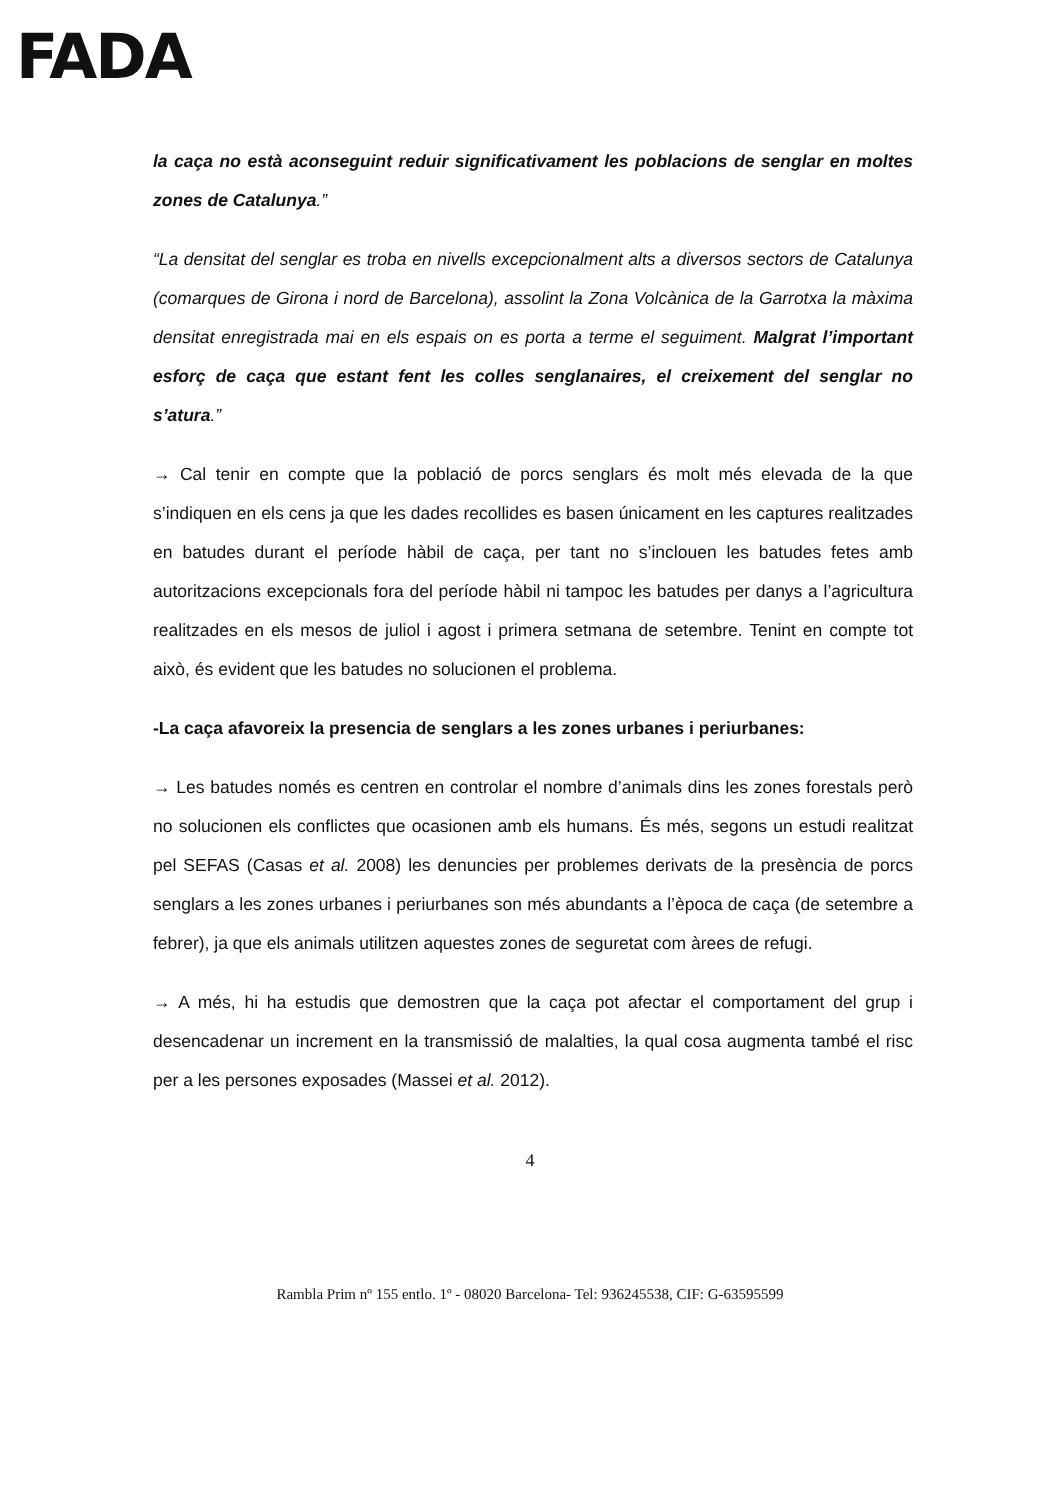FADA
la caça no està aconseguint reduir significativament les poblacions de senglar en moltes zones de Catalunya.”
“La densitat del senglar es troba en nivells excepcionalment alts a diversos sectors de Catalunya (comarques de Girona i nord de Barcelona), assolint la Zona Volcànica de la Garrotxa la màxima densitat enregistrada mai en els espais on es porta a terme el seguiment. Malgrat l’important esforç de caça que estant fent les colles senglanaires, el creixement del senglar no s’atura.”
→ Cal tenir en compte que la població de porcs senglars és molt més elevada de la que s’indiquen en els cens ja que les dades recollides es basen únicament en les captures realitzades en batudes durant el període hàbil de caça, per tant no s’inclouen les batudes fetes amb autoritzacions excepcionals fora del període hàbil ni tampoc les batudes per danys a l’agricultura realitzades en els mesos de juliol i agost i primera setmana de setembre. Tenint en compte tot això, és evident que les batudes no solucionen el problema.
-La caça afavoreix la presencia de senglars a les zones urbanes i periurbanes:
→ Les batudes només es centren en controlar el nombre d’animals dins les zones forestals però no solucionen els conflictes que ocasionen amb els humans. És més, segons un estudi realitzat pel SEFAS (Casas et al. 2008) les denuncies per problemes derivats de la presència de porcs senglars a les zones urbanes i periurbanes son més abundants a l’època de caça (de setembre a febrer), ja que els animals utilitzen aquestes zones de seguretat com àrees de refugi.
→ A més, hi ha estudis que demostren que la caça pot afectar el comportament del grup i desencadenar un increment en la transmissió de malalties, la qual cosa augmenta també el risc per a les persones exposades (Massei et al. 2012).
4
Rambla Prim nº 155 entlo. 1º - 08020 Barcelona- Tel: 936245538, CIF: G-63595599